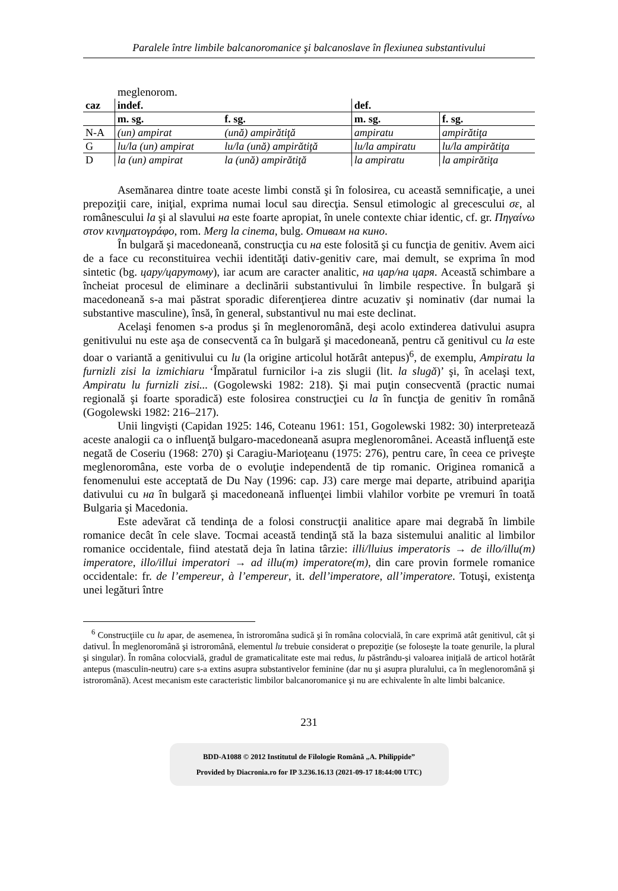Paralele între limbile balcanoromanice şi balcanoslave în flexiunea substantivului
meglenorom.
| caz | indef. | | def. | |
| --- | --- | --- | --- | --- |
| | m. sg. | f. sg. | m. sg. | f. sg. |
| N-A | (un) ampirat | (ună) ampirătiţă | ampiratu | ampirătiţa |
| G | lu/la (un) ampirat | lu/la (ună) ampirătiţă | lu/la ampiratu | lu/la ampirătiţa |
| D | la (un) ampirat | la (ună) ampirătiţă | la ampiratu | la ampirătiţa |
Asemănarea dintre toate aceste limbi constă şi în folosirea, cu această semnificaţie, a unei prepoziţii care, iniţial, exprima numai locul sau direcţia. Sensul etimologic al grecescului σε, al românescului la şi al slavului на este foarte apropiat, în unele contexte chiar identic, cf. gr. Πηγαίνω στον κινηματογράφο, rom. Merg la cinema, bulg. Отивам на кино.
În bulgară şi macedoneană, construcţia cu на este folosită şi cu funcţia de genitiv. Avem aici de a face cu reconstituirea vechii identităţi dativ-genitiv care, mai demult, se exprima în mod sintetic (bg. цару/царутому), iar acum are caracter analitic, на цар/на царя. Această schimbare a încheiat procesul de eliminare a declinării substantivului în limbile respective. În bulgară şi macedoneană s-a mai păstrat sporadic diferenţierea dintre acuzativ şi nominativ (dar numai la substantive masculine), însă, în general, substantivul nu mai este declinat.
Acelaşi fenomen s-a produs şi în meglenoromână, deşi acolo extinderea dativului asupra genitivului nu este aşa de consecventă ca în bulgară şi macedoneană, pentru că genitivul cu la este doar o variantă a genitivului cu lu (la origine articolul hotărât antepus)<sup>6</sup>, de exemplu, Ampiratu la furnizli zisi la izmichiaru ‘Împăratul furnicilor i-a zis slugii (lit. la slugă)’ şi, în acelaşi text, Ampiratu lu furnizli zisi... (Gogolewski 1982: 218). Şi mai puţin consecventă (practic numai regională şi foarte sporadică) este folosirea construcţiei cu la în funcţia de genitiv în română (Gogolewski 1982: 216–217).
Unii lingvişti (Capidan 1925: 146, Coteanu 1961: 151, Gogolewski 1982: 30) interpretează aceste analogii ca o influenţă bulgaro-macedoneană asupra meglenoromânei. Această influenţă este negată de Coseriu (1968: 270) şi Caragiu-Marioţeanu (1975: 276), pentru care, în ceea ce priveşte meglenoromâna, este vorba de o evoluţie independentă de tip romanic. Originea romanică a fenomenului este acceptată de Du Nay (1996: cap. J3) care merge mai departe, atribuind apariţia dativului cu на în bulgară şi macedoneană influenţei limbii vlahilor vorbite pe vremuri în toată Bulgaria şi Macedonia.
Este adevărat că tendinţa de a folosi construcţii analitice apare mai degrabă în limbile romanice decât în cele slave. Tocmai această tendinţă stă la baza sistemului analitic al limbilor romanice occidentale, fiind atestată deja în latina târzie: illi/lluius imperatoris → de illo/illu(m) imperatore, illo/illui imperatori → ad illu(m) imperatore(m), din care provin formele romanice occidentale: fr. de l’empereur, à l’empereur, it. dell’imperatore, all’imperatore. Totuşi, existenţa unei legături între
<sup>6</sup> Construcţiile cu lu apar, de asemenea, în istroromâna sudică şi în româna colocvială, în care exprimă atât genitivul, cât şi dativul. În meglenoromână şi istroromână, elementul lu trebuie considerat o prepoziţie (se foloseşte la toate genurile, la plural şi singular). În româna colocvială, gradul de gramaticalitate este mai redus, lu păstrându-şi valoarea iniţială de articol hotărât antepus (masculin-neutru) care s-a extins asupra substantivelor feminine (dar nu şi asupra pluralului, ca în meglenoromână şi istroromână). Acest mecanism este caracteristic limbilor balcanoromanice şi nu are echivalente în alte limbi balcanice.
231
BDD-A1088 © 2012 Institutul de Filologie Română „A. Philippide”
Provided by Diacronia.ro for IP 3.236.16.13 (2021-09-17 18:44:00 UTC)